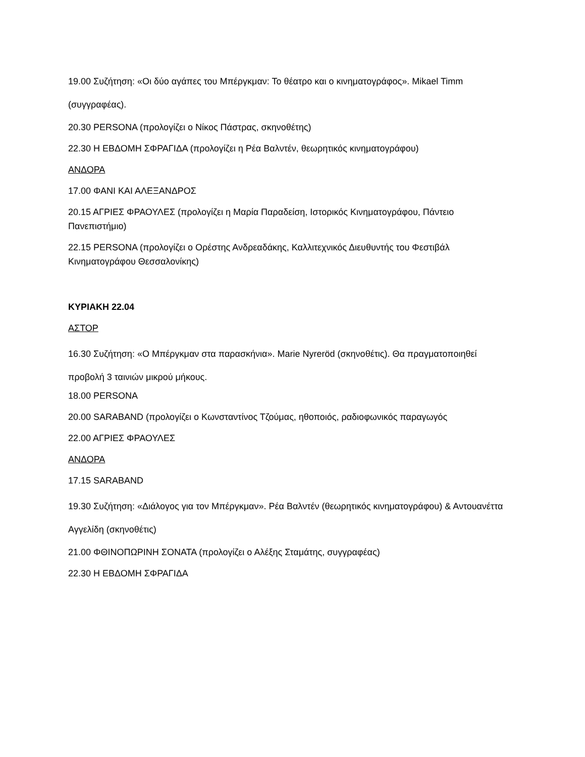19.00 Συζήτηση: «Οι δύο αγάπες του Μπέργκμαν: Το θέατρο και ο κινηματογράφος». Mikael Timm (συγγραφέας).
20.30 PERSONA (προλογίζει ο Νίκος Πάστρας, σκηνοθέτης)
22.30 Η ΕΒΔΟΜΗ ΣΦΡΑΓΙΔΑ (προλογίζει η Ρέα Βαλντέν, θεωρητικός κινηματογράφου)
ΑΝΔΟΡΑ
17.00 ΦΑΝΙ ΚΑΙ ΑΛΕΞΑΝΔΡΟΣ
20.15 ΑΓΡΙΕΣ ΦΡΑΟΥΛΕΣ (προλογίζει η Μαρία Παραδείση, Ιστορικός Κινηματογράφου, Πάντειο Πανεπιστήμιο)
22.15 PERSONA (προλογίζει ο Ορέστης Ανδρεαδάκης, Καλλιτεχνικός Διευθυντής του Φεστιβάλ Κινηματογράφου Θεσσαλονίκης)
ΚΥΡΙΑΚΗ 22.04
ΑΣΤΟΡ
16.30 Συζήτηση: «Ο Μπέργκμαν στα παρασκήνια». Marie Nyreröd (σκηνοθέτις). Θα πραγματοποιηθεί προβολή 3 ταινιών μικρού μήκους.
18.00 PERSONA
20.00 SARABAND (προλογίζει ο Κωνσταντίνος Τζούμας, ηθοποιός, ραδιοφωνικός παραγωγός
22.00 ΑΓΡΙΕΣ ΦΡΑΟΥΛΕΣ
ΑΝΔΟΡΑ
17.15 SARABAND
19.30 Συζήτηση: «Διάλογος για τον Μπέργκμαν». Ρέα Βαλντέν (θεωρητικός κινηματογράφου) & Αντουανέττα Αγγελίδη (σκηνοθέτις)
21.00 ΦΘΙΝΟΠΩΡΙΝΗ ΣΟΝΑΤΑ (προλογίζει ο Αλέξης Σταμάτης, συγγραφέας)
22.30 Η ΕΒΔΟΜΗ ΣΦΡΑΓΙΔΑ